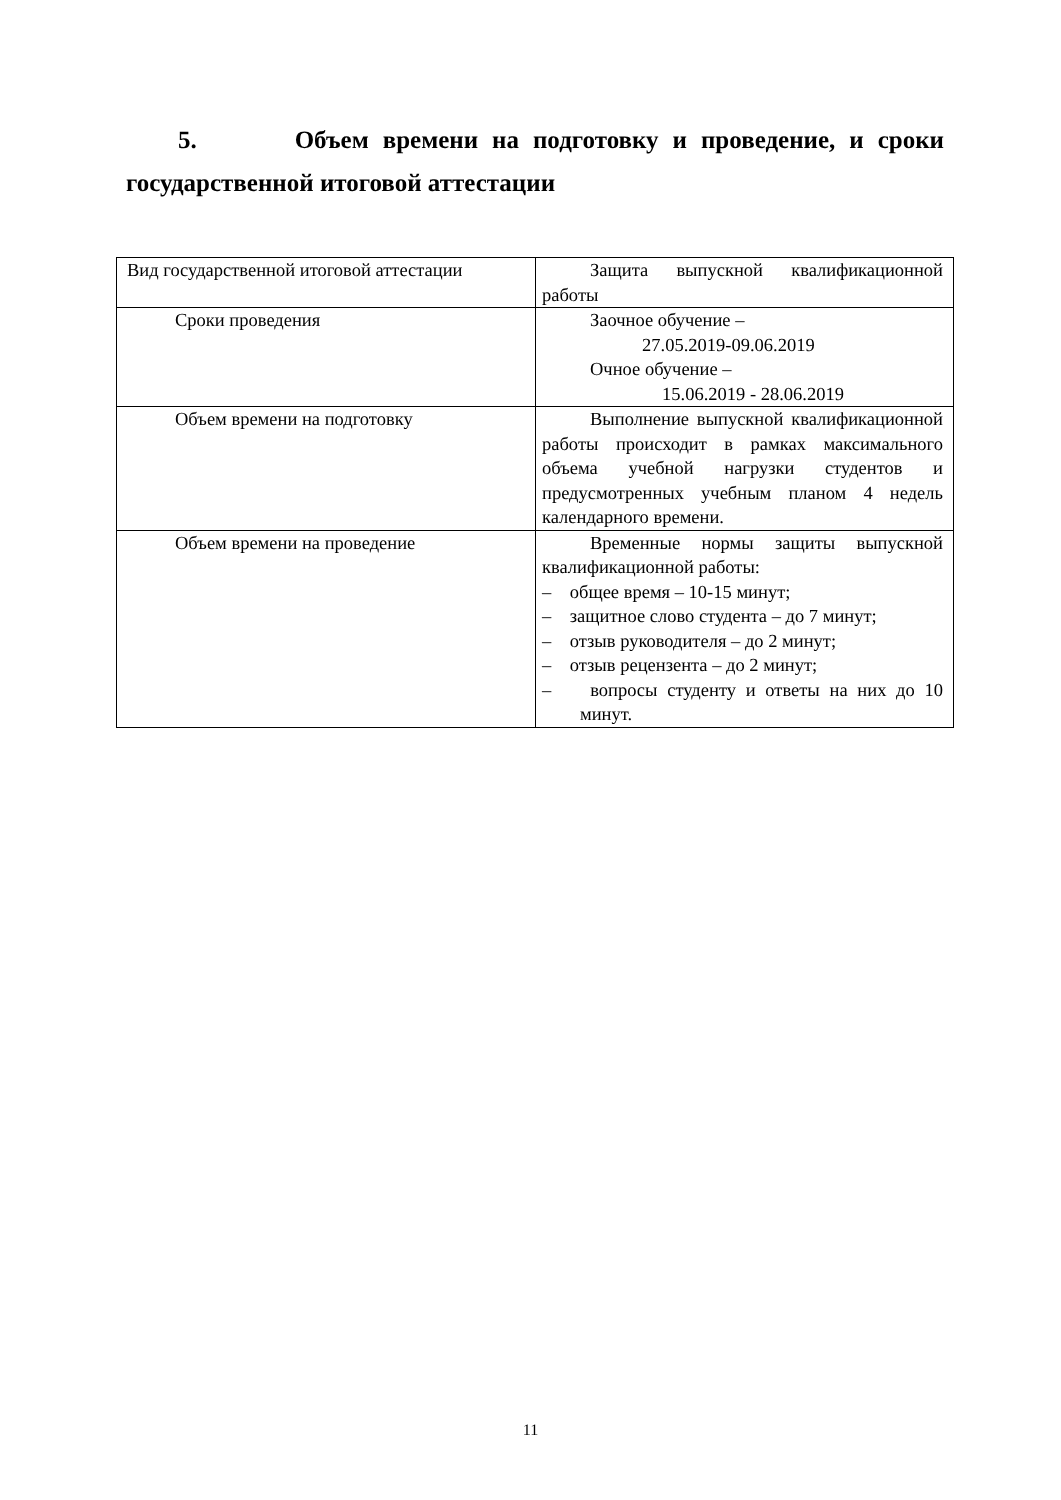5. Объем времени на подготовку и проведение, и сроки государственной итоговой аттестации
| Вид государственной итоговой аттестации | Защита выпускной квалификационной работы |
| Сроки проведения | Заочное обучение – 27.05.2019-09.06.2019 Очное обучение – 15.06.2019 - 28.06.2019 |
| Объем времени на подготовку | Выполнение выпускной квалификационной работы происходит в рамках максимального объема учебной нагрузки студентов и предусмотренных учебным планом 4 недель календарного времени. |
| Объем времени на проведение | Временные нормы защиты выпускной квалификационной работы: – общее время – 10-15 минут; – защитное слово студента – до 7 минут; – отзыв руководителя – до 2 минут; – отзыв рецензента – до 2 минут; – вопросы студенту и ответы на них до 10 минут. |
11